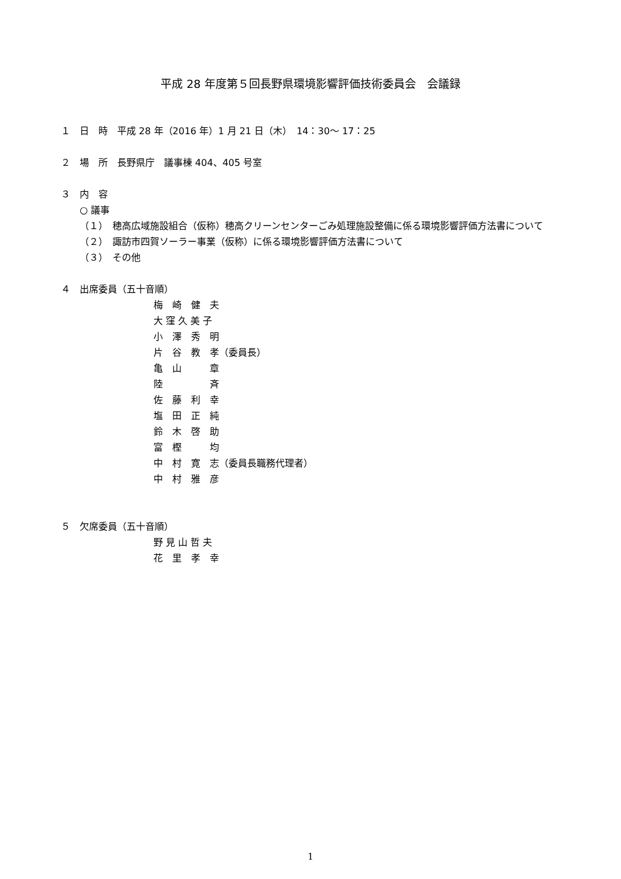平成 28 年度第５回長野県環境影響評価技術委員会　会議録
１　日　時　平成 28 年（2016 年）1 月 21 日（木）　14：30～ 17：25
２　場　所　長野県庁　議事棟 404、405 号室
３　内　容
○ 議事
（１）　穂高広域施設組合（仮称）穂高クリーンセンターごみ処理施設整備に係る環境影響評価方法書について
（２）　諏訪市四賀ソーラー事業（仮称）に係る環境影響評価方法書について
（３）　その他
４　出席委員（五十音順）
梅　崎　健　夫
大 窪 久 美 子
小　澤　秀　明
片　谷　教　孝（委員長）
亀　山　　　章
陸　　　　　斉
佐　藤　利　幸
塩　田　正　純
鈴　木　啓　助
富　樫　　　均
中　村　寛　志（委員長職務代理者）
中　村　雅　彦
５　欠席委員（五十音順）
野 見 山 哲 夫
花　里　孝　幸
1